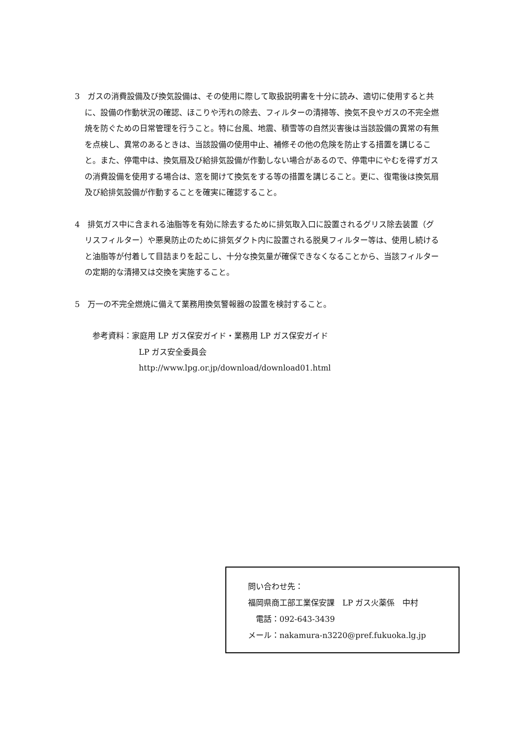3　ガスの消費設備及び換気設備は、その使用に際して取扱説明書を十分に読み、適切に使用すると共に、設備の作動状況の確認、ほこりや汚れの除去、フィルターの清掃等、換気不良やガスの不完全燃焼を防ぐための日常管理を行うこと。特に台風、地震、積雪等の自然災害後は当該設備の異常の有無を点検し、異常のあるときは、当該設備の使用中止、補修その他の危険を防止する措置を講じること。また、停電中は、換気扇及び給排気設備が作動しない場合があるので、停電中にやむを得ずガスの消費設備を使用する場合は、窓を開けて換気をする等の措置を講じること。更に、復電後は換気扇及び給排気設備が作動することを確実に確認すること。
4　排気ガス中に含まれる油脂等を有効に除去するために排気取入口に設置されるグリス除去装置（グリスフィルター）や悪臭防止のために排気ダクト内に設置される脱臭フィルター等は、使用し続けると油脂等が付着して目詰まりを起こし、十分な換気量が確保できなくなることから、当該フィルターの定期的な清掃又は交換を実施すること。
5　万一の不完全燃焼に備えて業務用換気警報器の設置を検討すること。
参考資料：家庭用 LP ガス保安ガイド・業務用 LP ガス保安ガイド
LP ガス安全委員会
http://www.lpg.or.jp/download/download01.html
問い合わせ先：
福岡県商工部工業保安課　LP ガス火薬係　中村
　電話：092-643-3439
メール：nakamura-n3220@pref.fukuoka.lg.jp